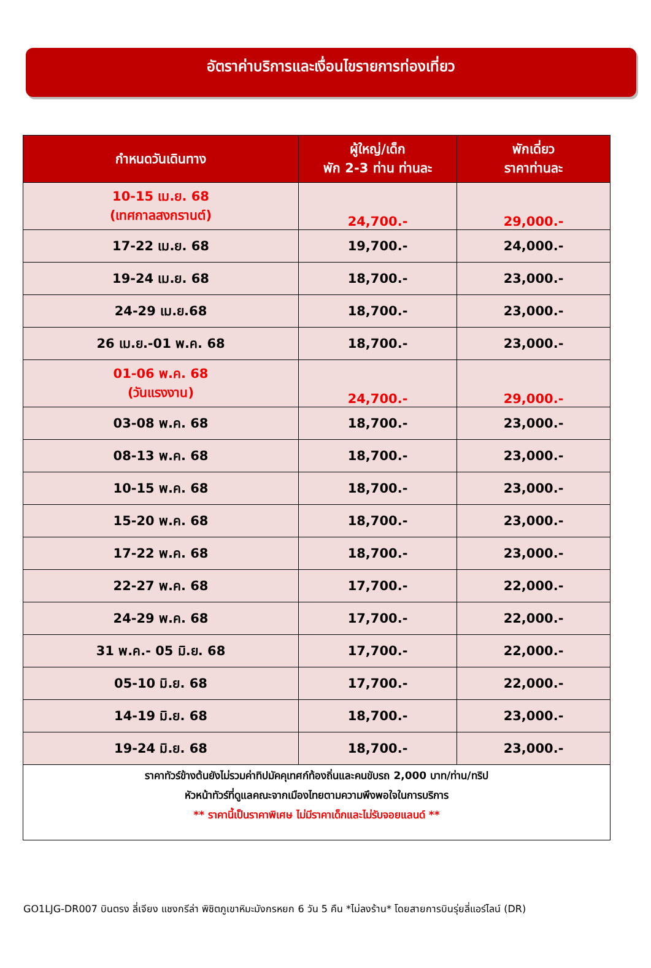อัตราค่าบริการและเงื่อนไขรายการท่องเที่ยว
| กำหนดวันเดินทาง | ผู้ใหญ่/เด็ก พัก 2-3 ท่าน ท่านละ | พักเดี่ยว ราคาท่านละ |
| --- | --- | --- |
| 10-15 เม.ย. 68 (เทศกาลสงกรานต์) | 24,700.- | 29,000.- |
| 17-22 เม.ย. 68 | 19,700.- | 24,000.- |
| 19-24 เม.ย. 68 | 18,700.- | 23,000.- |
| 24-29 เม.ย.68 | 18,700.- | 23,000.- |
| 26 เม.ย.-01 พ.ค. 68 | 18,700.- | 23,000.- |
| 01-06 พ.ค. 68 (วันแรงงาน) | 24,700.- | 29,000.- |
| 03-08 พ.ค. 68 | 18,700.- | 23,000.- |
| 08-13 พ.ค. 68 | 18,700.- | 23,000.- |
| 10-15 พ.ค. 68 | 18,700.- | 23,000.- |
| 15-20 พ.ค. 68 | 18,700.- | 23,000.- |
| 17-22 พ.ค. 68 | 18,700.- | 23,000.- |
| 22-27 พ.ค. 68 | 17,700.- | 22,000.- |
| 24-29 พ.ค. 68 | 17,700.- | 22,000.- |
| 31 พ.ค.- 05 มิ.ย. 68 | 17,700.- | 22,000.- |
| 05-10 มิ.ย. 68 | 17,700.- | 22,000.- |
| 14-19 มิ.ย. 68 | 18,700.- | 23,000.- |
| 19-24 มิ.ย. 68 | 18,700.- | 23,000.- |
| ราคาทัวร์ข้างต้นยังไม่รวมค่าทิปมัคคุเทศก์ท้องถิ่นและคนขับรถ 2,000 บาท/ท่าน/ทริป หัวหน้าทัวร์ที่ดูแลคณะจากเมืองไทยตามความพึงพอใจในการบริการ ** ราคานี้เป็นราคาพิเศษ ไม่มีราคาเด็กและไม่รับจอยแลนด์ ** | | |
GO1LJG-DR007 บินตรง ลี่เจียง แชงกรีล่า พิชิตภูเขาหิมะมังกรหยก 6 วัน 5 คืน *ไม่ลงร้าน* โดยสายการบินรุ่ยลี่แอร์ไลน์ (DR)